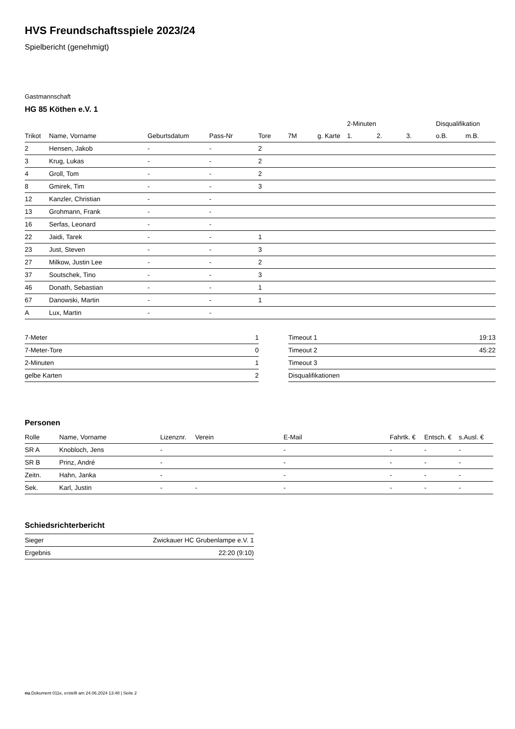HVS Freundschaftsspiele 2023/24
Spielbericht (genehmigt)
Gastmannschaft
HG 85 Köthen e.V. 1
| | | | | | | | 2-Minuten | | | Disqualifikation | |
| --- | --- | --- | --- | --- | --- | --- | --- | --- | --- | --- | --- |
| Trikot | Name, Vorname | Geburtsdatum | Pass-Nr | Tore | 7M | g. Karte | 1. | 2. | 3. | o.B. | m.B. |
| 2 | Hensen, Jakob | - | - | 2 | | | | | | | |
| 3 | Krug, Lukas | - | - | 2 | | | | | | | |
| 4 | Groll, Tom | - | - | 2 | | | | | | | |
| 8 | Gmirek, Tim | - | - | 3 | | | | | | | |
| 12 | Kanzler, Christian | - | - | | | | | | | | |
| 13 | Grohmann, Frank | - | - | | | | | | | | |
| 16 | Serfas, Leonard | - | - | | | | | | | | |
| 22 | Jaidi, Tarek | - | - | 1 | | | | | | | |
| 23 | Just, Steven | - | - | 3 | | | | | | | |
| 27 | Milkow, Justin Lee | - | - | 2 | | | | | | | |
| 37 | Soutschek, Tino | - | - | 3 | | | | | | | |
| 46 | Donath, Sebastian | - | - | 1 | | | | | | | |
| 67 | Danowski, Martin | - | - | 1 | | | | | | | |
| A | Lux, Martin | - | - | | | | | | | | |
| 7-Meter | 1 |
| 7-Meter-Tore | 0 |
| 2-Minuten | 1 |
| gelbe Karten | 2 |
| Timeout 1 | 19:13 |
| Timeout 2 | 45:22 |
| Timeout 3 | |
| Disqualifikationen | |
Personen
| Rolle | Name, Vorname | Lizenznr. | Verein | E-Mail | Fahrtk. € | Entsch. € | s.Ausl. € |
| --- | --- | --- | --- | --- | --- | --- | --- |
| SR A | Knobloch, Jens | - | | - | - | - | - |
| SR B | Prinz, André | - | | - | - | - | - |
| Zeitn. | Hahn, Janka | - | | - | - | - | - |
| Sek. | Karl, Justin | - | - | - | - | - | - |
Schiedsrichterbericht
| Sieger | Zwickauer HC Grubenlampe e.V. 1 |
| Ergebnis | 22:20 (9:10) |
nu.Dokument 011e, erstellt am 24.06.2024 13:48 | Seite 2